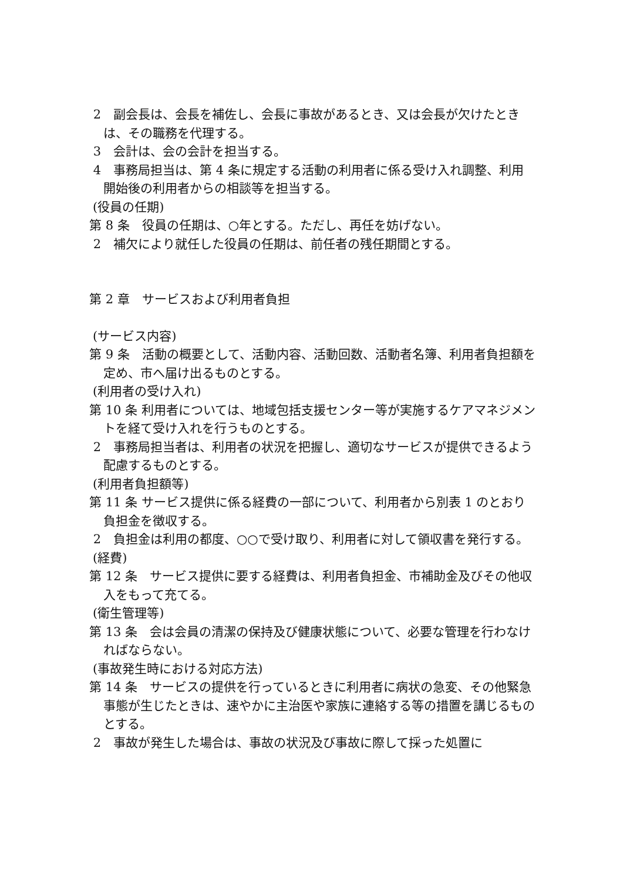2　副会長は、会長を補佐し、会長に事故があるとき、又は会長が欠けたときは、その職務を代理する。
3　会計は、会の会計を担当する。
4　事務局担当は、第 4 条に規定する活動の利用者に係る受け入れ調整、利用開始後の利用者からの相談等を担当する。
(役員の任期)
第 8 条　役員の任期は、○年とする。ただし、再任を妨げない。
2　補欠により就任した役員の任期は、前任者の残任期間とする。
第 2 章　サービスおよび利用者負担
(サービス内容)
第 9 条　活動の概要として、活動内容、活動回数、活動者名簿、利用者負担額を定め、市へ届け出るものとする。
(利用者の受け入れ)
第 10 条 利用者については、地域包括支援センター等が実施するケアマネジメントを経て受け入れを行うものとする。
2　事務局担当者は、利用者の状況を把握し、適切なサービスが提供できるよう配慮するものとする。
(利用者負担額等)
第 11 条 サービス提供に係る経費の一部について、利用者から別表 1 のとおり負担金を徴収する。
2　負担金は利用の都度、○○で受け取り、利用者に対して領収書を発行する。
(経費)
第 12 条　サービス提供に要する経費は、利用者負担金、市補助金及びその他収入をもって充てる。
(衛生管理等)
第 13 条　会は会員の清潔の保持及び健康状態について、必要な管理を行わなければならない。
(事故発生時における対応方法)
第 14 条　サービスの提供を行っているときに利用者に病状の急変、その他緊急事態が生じたときは、速やかに主治医や家族に連絡する等の措置を講じるものとする。
2　事故が発生した場合は、事故の状況及び事故に際して採った処置に